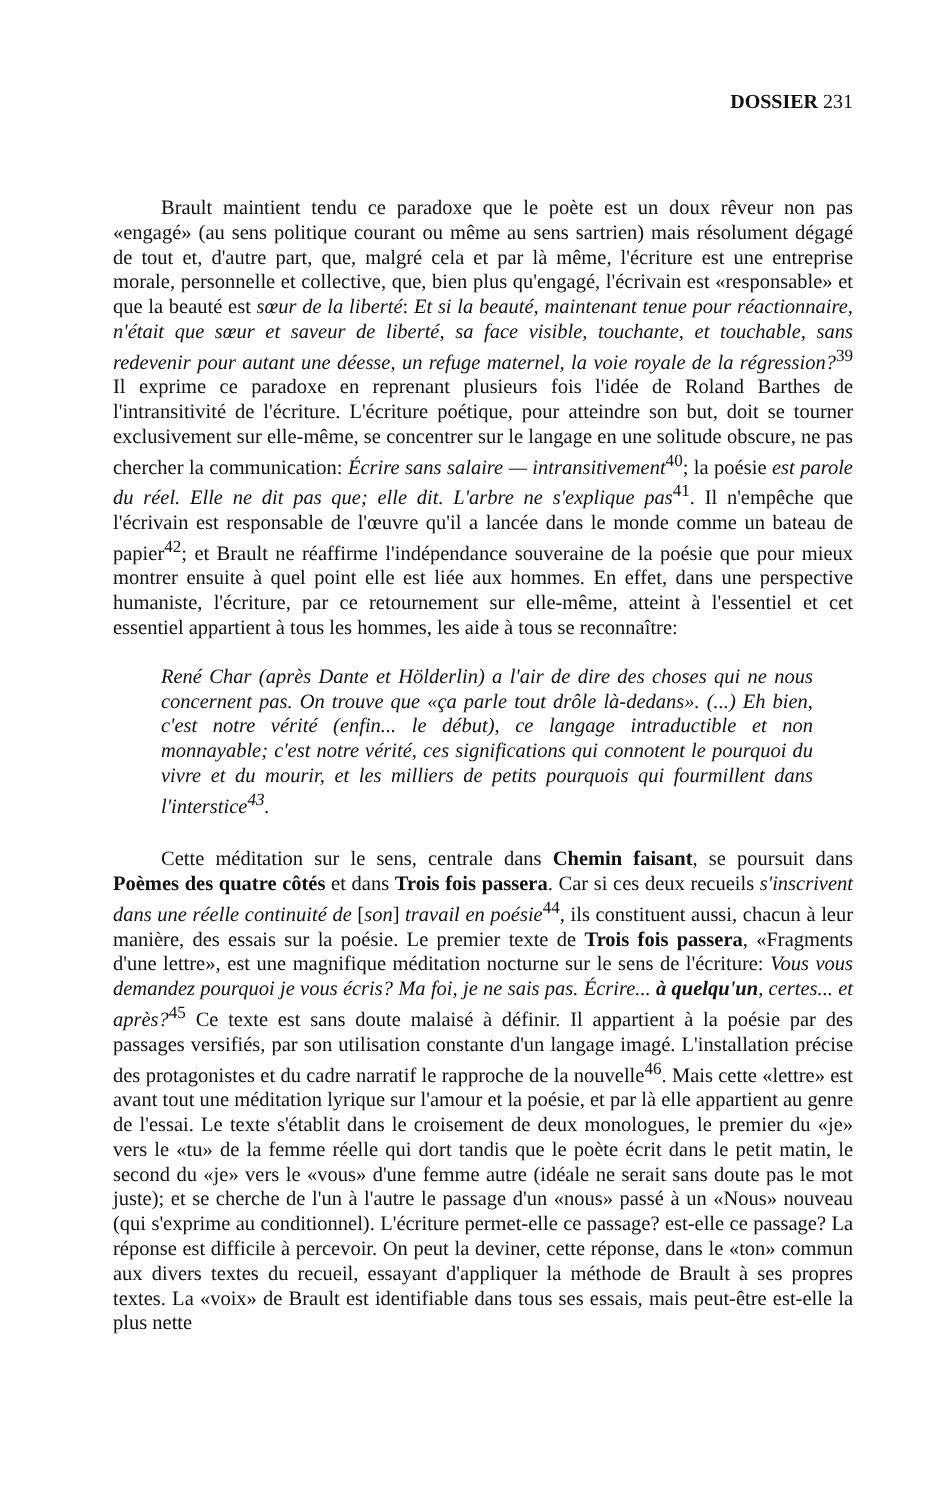DOSSIER 231
Brault maintient tendu ce paradoxe que le poète est un doux rêveur non pas «engagé» (au sens politique courant ou même au sens sartrien) mais résolument dégagé de tout et, d'autre part, que, malgré cela et par là même, l'écriture est une entreprise morale, personnelle et collective, que, bien plus qu'engagé, l'écrivain est «responsable» et que la beauté est sœur de la liberté: Et si la beauté, maintenant tenue pour réactionnaire, n'était que sœur et saveur de liberté, sa face visible, touchante, et touchable, sans redevenir pour autant une déesse, un refuge maternel, la voie royale de la régression?<sup>39</sup> Il exprime ce paradoxe en reprenant plusieurs fois l'idée de Roland Barthes de l'intransitivité de l'écriture. L'écriture poétique, pour atteindre son but, doit se tourner exclusivement sur elle-même, se concentrer sur le langage en une solitude obscure, ne pas chercher la communication: Écrire sans salaire — intransitivement<sup>40</sup>; la poésie est parole du réel. Elle ne dit pas que; elle dit. L'arbre ne s'explique pas<sup>41</sup>. Il n'empêche que l'écrivain est responsable de l'œuvre qu'il a lancée dans le monde comme un bateau de papier<sup>42</sup>; et Brault ne réaffirme l'indépendance souveraine de la poésie que pour mieux montrer ensuite à quel point elle est liée aux hommes. En effet, dans une perspective humaniste, l'écriture, par ce retournement sur elle-même, atteint à l'essentiel et cet essentiel appartient à tous les hommes, les aide à tous se reconnaître:
René Char (après Dante et Hölderlin) a l'air de dire des choses qui ne nous concernent pas. On trouve que «ça parle tout drôle là-dedans». (...) Eh bien, c'est notre vérité (enfin... le début), ce langage intraductible et non monnayable; c'est notre vérité, ces significations qui connotent le pourquoi du vivre et du mourir, et les milliers de petits pourquois qui fourmillent dans l'interstice<sup>43</sup>.
Cette méditation sur le sens, centrale dans Chemin faisant, se poursuit dans Poèmes des quatre côtés et dans Trois fois passera. Car si ces deux recueils s'inscrivent dans une réelle continuité de [son] travail en poésie<sup>44</sup>, ils constituent aussi, chacun à leur manière, des essais sur la poésie. Le premier texte de Trois fois passera, «Fragments d'une lettre», est une magnifique méditation nocturne sur le sens de l'écriture: Vous vous demandez pourquoi je vous écris? Ma foi, je ne sais pas. Écrire... à quelqu'un, certes... et après?<sup>45</sup> Ce texte est sans doute malaisé à définir. Il appartient à la poésie par des passages versifiés, par son utilisation constante d'un langage imagé. L'installation précise des protagonistes et du cadre narratif le rapproche de la nouvelle<sup>46</sup>. Mais cette «lettre» est avant tout une méditation lyrique sur l'amour et la poésie, et par là elle appartient au genre de l'essai. Le texte s'établit dans le croisement de deux monologues, le premier du «je» vers le «tu» de la femme réelle qui dort tandis que le poète écrit dans le petit matin, le second du «je» vers le «vous» d'une femme autre (idéale ne serait sans doute pas le mot juste); et se cherche de l'un à l'autre le passage d'un «nous» passé à un «Nous» nouveau (qui s'exprime au conditionnel). L'écriture permet-elle ce passage? est-elle ce passage? La réponse est difficile à percevoir. On peut la deviner, cette réponse, dans le «ton» commun aux divers textes du recueil, essayant d'appliquer la méthode de Brault à ses propres textes. La «voix» de Brault est identifiable dans tous ses essais, mais peut-être est-elle la plus nette